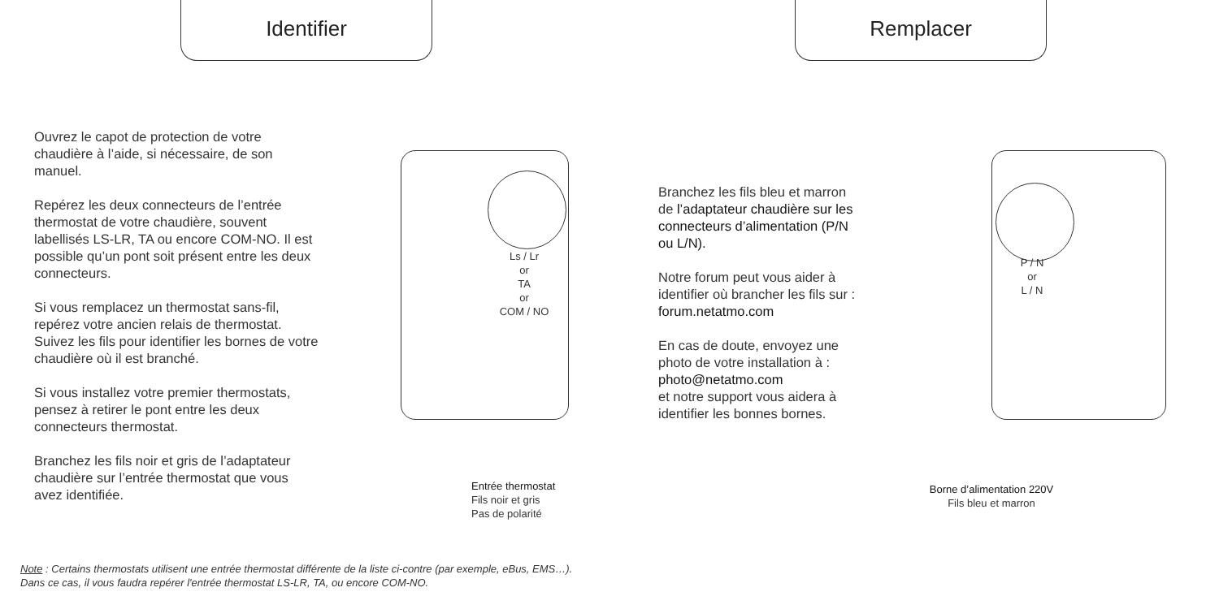Identifier Remplacer
Ouvrez le capot de protection de votre chaudière à l’aide, si nécessaire, de son manuel.
Repérez les deux connecteurs de l’entrée thermostat de votre chaudière, souvent labellisés LS-LR, TA ou encore COM-NO. Il est possible qu’un pont soit présent entre les deux connecteurs.
Si vous remplacez un thermostat sans-fil, repérez votre ancien relais de thermostat. Suivez les fils pour identifier les bornes de votre chaudière où il est branché.
Si vous installez votre premier thermostats, pensez à retirer le pont entre les deux connecteurs thermostat.
Branchez les fils noir et gris de l’adaptateur chaudière sur l’entrée thermostat que vous avez identifiée.
Ls / Lr
or
TA
or
COM / NO
Entrée thermostat
Fils noir et gris
Pas de polarité
Branchez les fils bleu et marron de l’adaptateur chaudière sur les connecteurs d’alimentation (P/N ou L/N).
Notre forum peut vous aider à identifier où brancher les fils sur : forum.netatmo.com
En cas de doute, envoyez une photo de votre installation à : photo@netatmo.com
et notre support vous aidera à identifier les bonnes bornes.
P / N
or
L / N
Borne d’alimentation 220V
Fils bleu et marron
Note : Certains thermostats utilisent une entrée thermostat différente de la liste ci-contre (par exemple, eBus, EMS…). Dans ce cas, il vous faudra repérer l'entrée thermostat LS-LR, TA, ou encore COM-NO.